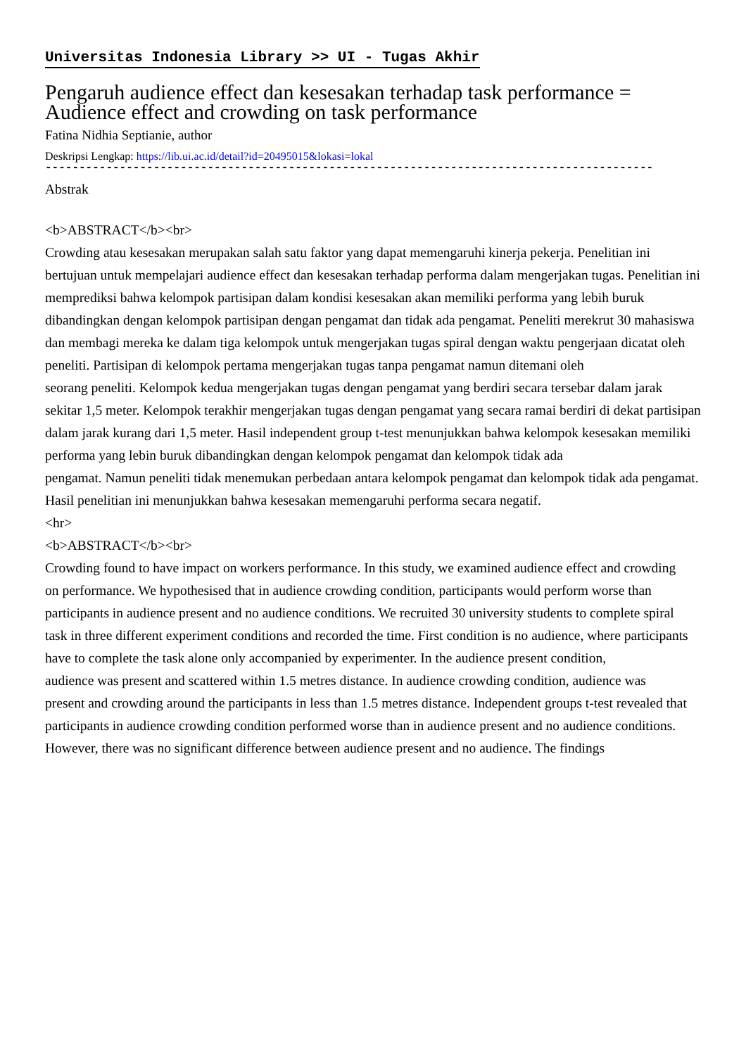Universitas Indonesia Library >> UI - Tugas Akhir
Pengaruh audience effect dan kesesakan terhadap task performance = Audience effect and crowding on task performance
Fatina Nidhia Septianie, author
Deskripsi Lengkap: https://lib.ui.ac.id/detail?id=20495015&lokasi=lokal
------------------------------------------------------------------------------------------
Abstrak
<b>ABSTRACT</b><br>
Crowding atau kesesakan merupakan salah satu faktor yang dapat memengaruhi kinerja pekerja. Penelitian ini bertujuan untuk mempelajari audience effect dan kesesakan terhadap performa dalam mengerjakan tugas. Penelitian ini memprediksi bahwa kelompok partisipan dalam kondisi kesesakan akan memiliki performa yang lebih buruk dibandingkan dengan kelompok partisipan dengan pengamat dan tidak ada pengamat. Peneliti merekrut 30 mahasiswa dan membagi mereka ke dalam tiga kelompok untuk mengerjakan tugas spiral dengan waktu pengerjaan dicatat oleh peneliti. Partisipan di kelompok pertama mengerjakan tugas tanpa pengamat namun ditemani oleh
seorang peneliti. Kelompok kedua mengerjakan tugas dengan pengamat yang berdiri secara tersebar dalam jarak
sekitar 1,5 meter. Kelompok terakhir mengerjakan tugas dengan pengamat yang secara ramai berdiri di dekat partisipan dalam jarak kurang dari 1,5 meter. Hasil independent group t-test menunjukkan bahwa kelompok kesesakan memiliki performa yang lebin buruk dibandingkan dengan kelompok pengamat dan kelompok tidak ada
pengamat. Namun peneliti tidak menemukan perbedaan antara kelompok pengamat dan kelompok tidak ada pengamat. Hasil penelitian ini menunjukkan bahwa kesesakan memengaruhi performa secara negatif.
<hr>
<b>ABSTRACT</b><br>
Crowding found to have impact on workers performance. In this study, we examined audience effect and crowding
on performance. We hypothesised that in audience crowding condition, participants would perform worse than
participants in audience present and no audience conditions. We recruited 30 university students to complete spiral
task in three different experiment conditions and recorded the time. First condition is no audience, where participants have to complete the task alone only accompanied by experimenter. In the audience present condition,
audience was present and scattered within 1.5 metres distance. In audience crowding condition, audience was
present and crowding around the participants in less than 1.5 metres distance. Independent groups t-test revealed that
participants in audience crowding condition performed worse than in audience present and no audience conditions.
However, there was no significant difference between audience present and no audience. The findings